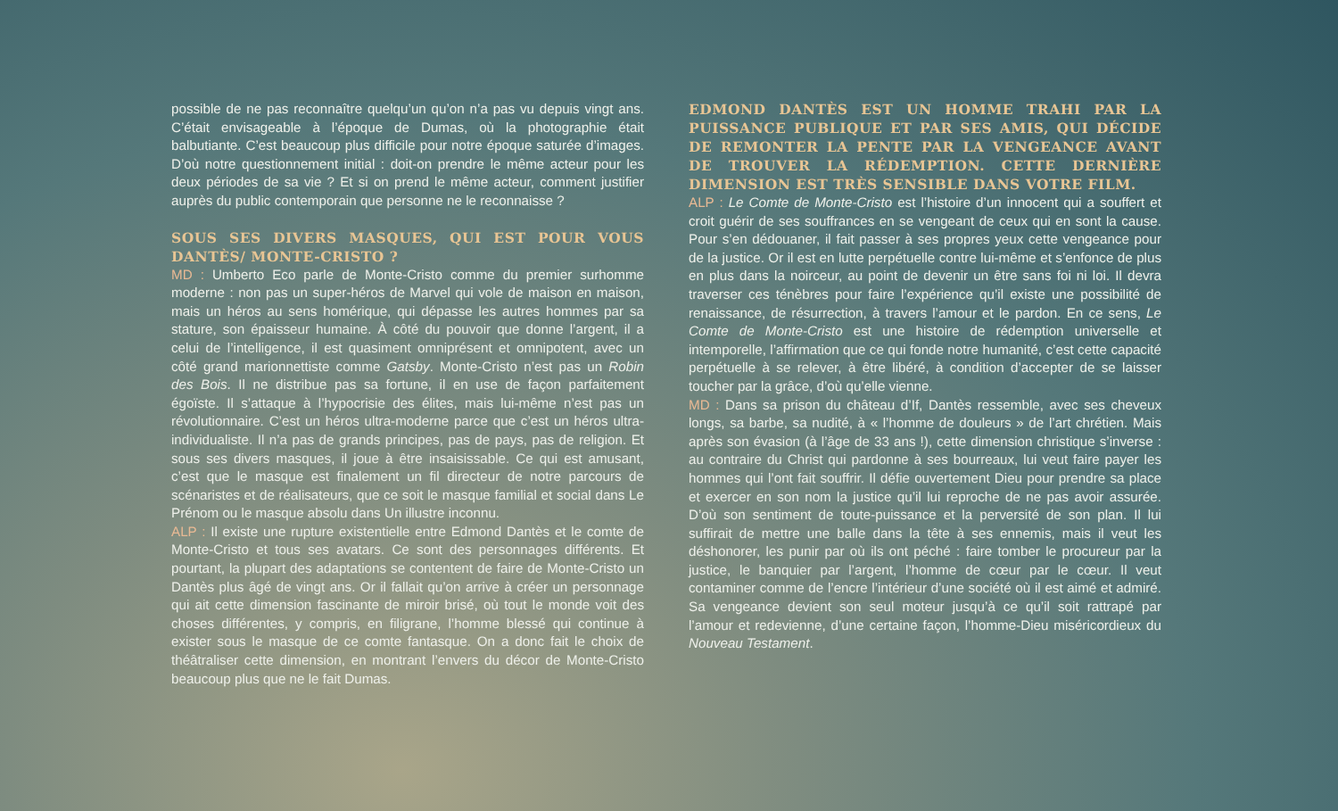possible de ne pas reconnaître quelqu’un qu’on n’a pas vu depuis vingt ans. C’était envisageable à l’époque de Dumas, où la photographie était balbutiante. C’est beaucoup plus difficile pour notre époque saturée d’images. D’où notre questionnement initial : doit-on prendre le même acteur pour les deux périodes de sa vie ? Et si on prend le même acteur, comment justifier auprès du public contemporain que personne ne le reconnaisse ?
SOUS SES DIVERS MASQUES, QUI EST POUR VOUS DANTÈS/ MONTE-CRISTO ?
MD : Umberto Eco parle de Monte-Cristo comme du premier surhomme moderne : non pas un super-héros de Marvel qui vole de maison en maison, mais un héros au sens homérique, qui dépasse les autres hommes par sa stature, son épaisseur humaine. À côté du pouvoir que donne l’argent, il a celui de l’intelligence, il est quasiment omniprésent et omnipotent, avec un côté grand marionnettiste comme Gatsby. Monte-Cristo n’est pas un Robin des Bois. Il ne distribue pas sa fortune, il en use de façon parfaitement égoïste. Il s’attaque à l’hypocrisie des élites, mais lui-même n’est pas un révolutionnaire. C’est un héros ultra-moderne parce que c’est un héros ultra-individualiste. Il n’a pas de grands principes, pas de pays, pas de religion. Et sous ses divers masques, il joue à être insaisissable. Ce qui est amusant, c’est que le masque est finalement un fil directeur de notre parcours de scénaristes et de réalisateurs, que ce soit le masque familial et social dans Le Prénom ou le masque absolu dans Un illustre inconnu.
ALP : Il existe une rupture existentielle entre Edmond Dantès et le comte de Monte-Cristo et tous ses avatars. Ce sont des personnages différents. Et pourtant, la plupart des adaptations se contentent de faire de Monte-Cristo un Dantès plus âgé de vingt ans. Or il fallait qu’on arrive à créer un personnage qui ait cette dimension fascinante de miroir brisé, où tout le monde voit des choses différentes, y compris, en filigrane, l’homme blessé qui continue à exister sous le masque de ce comte fantasque. On a donc fait le choix de théâtraliser cette dimension, en montrant l’envers du décor de Monte-Cristo beaucoup plus que ne le fait Dumas.
EDMOND DANTÈS EST UN HOMME TRAHI PAR LA PUISSANCE PUBLIQUE ET PAR SES AMIS, QUI DÉCIDE DE REMONTER LA PENTE PAR LA VENGEANCE AVANT DE TROUVER LA RÉDEMPTION. CETTE DERNIÈRE DIMENSION EST TRÈS SENSIBLE DANS VOTRE FILM.
ALP : Le Comte de Monte-Cristo est l’histoire d’un innocent qui a souffert et croit guérir de ses souffrances en se vengeant de ceux qui en sont la cause. Pour s’en dédouaner, il fait passer à ses propres yeux cette vengeance pour de la justice. Or il est en lutte perpétuelle contre lui-même et s’enfonce de plus en plus dans la noirceur, au point de devenir un être sans foi ni loi. Il devra traverser ces ténèbres pour faire l’expérience qu’il existe une possibilité de renaissance, de résurrection, à travers l’amour et le pardon. En ce sens, Le Comte de Monte-Cristo est une histoire de rédemption universelle et intemporelle, l’affirmation que ce qui fonde notre humanité, c’est cette capacité perpétuelle à se relever, à être libéré, à condition d’accepter de se laisser toucher par la grâce, d’où qu’elle vienne.
MD : Dans sa prison du château d’If, Dantès ressemble, avec ses cheveux longs, sa barbe, sa nudité, à « l’homme de douleurs » de l’art chrétien. Mais après son évasion (à l’âge de 33 ans !), cette dimension christique s’inverse : au contraire du Christ qui pardonne à ses bourreaux, lui veut faire payer les hommes qui l’ont fait souffrir. Il défie ouvertement Dieu pour prendre sa place et exercer en son nom la justice qu’il lui reproche de ne pas avoir assurée. D’où son sentiment de toute-puissance et la perversité de son plan. Il lui suffirait de mettre une balle dans la tête à ses ennemis, mais il veut les déshonorer, les punir par où ils ont péché : faire tomber le procureur par la justice, le banquier par l’argent, l’homme de cœur par le cœur. Il veut contaminer comme de l’encre l’intérieur d’une société où il est aimé et admiré. Sa vengeance devient son seul moteur jusqu’à ce qu’il soit rattrapé par l’amour et redevienne, d’une certaine façon, l’homme-Dieu miséricordieux du Nouveau Testament.